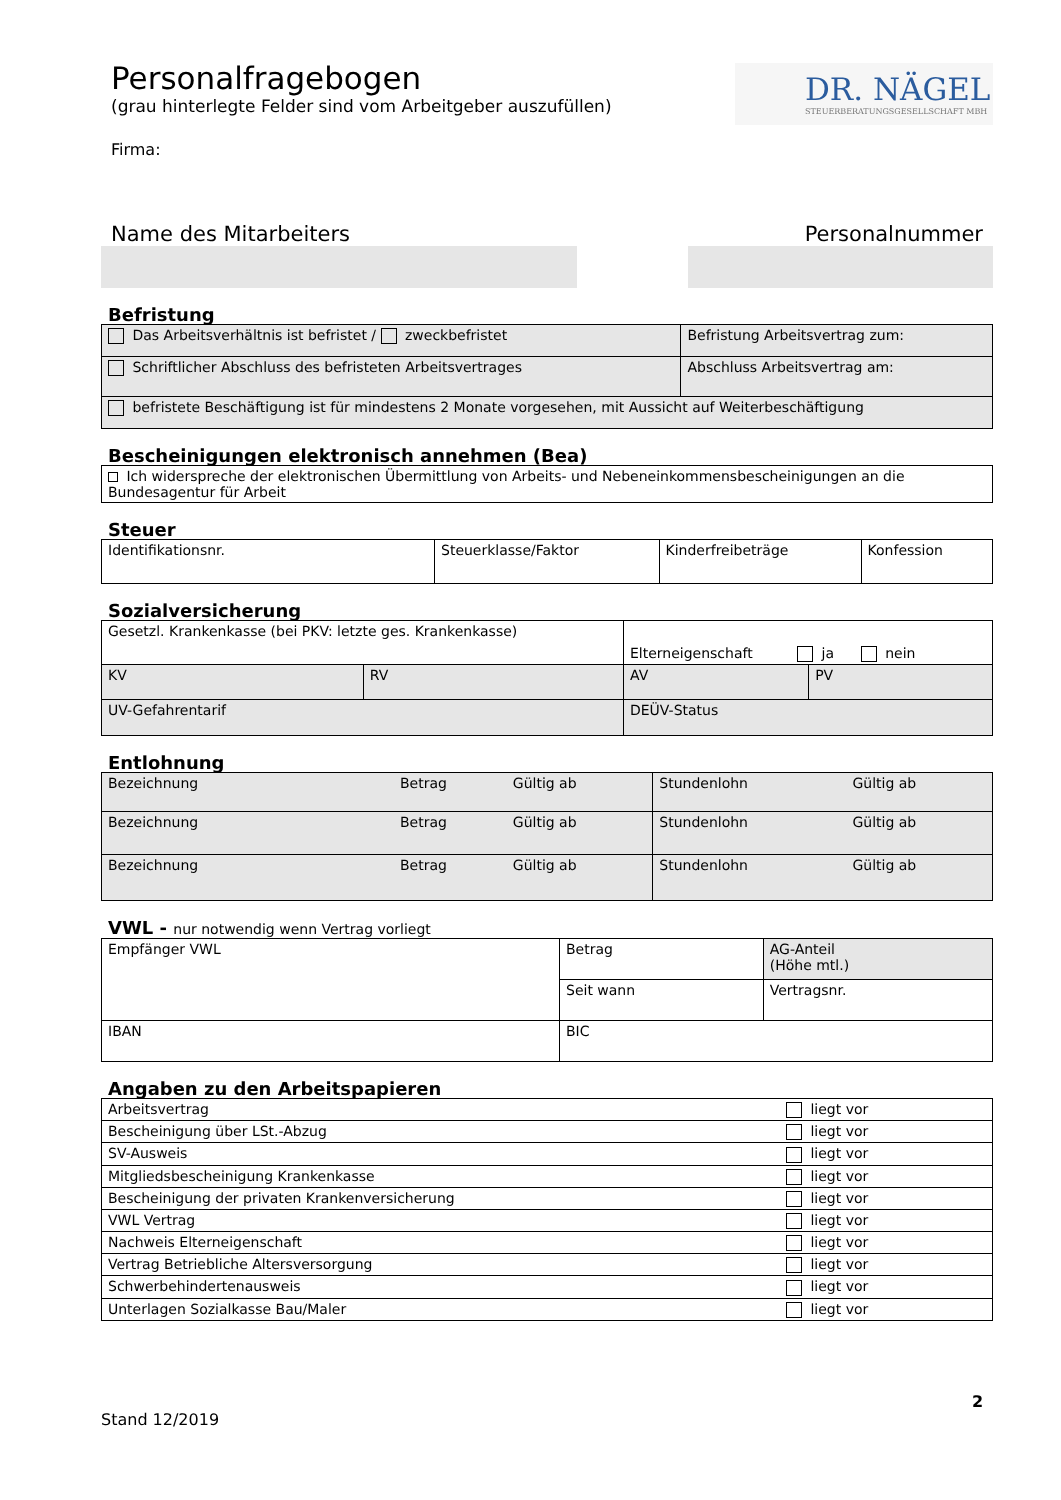DR. NÄGEL
STEUERBERATUNGSGESELLSCHAFT MBH
Personalfragebogen
(grau hinterlegte Felder sind vom Arbeitgeber auszufüllen)
Firma:
Name des Mitarbeiters Personalnummer
Befristung
| Das Arbeitsverhältnis ist befristet / zweckbefristet | Befristung Arbeitsvertrag zum: |
| Schriftlicher Abschluss des befristeten Arbeitsvertrages | Abschluss Arbeitsvertrag am: |
| befristete Beschäftigung ist für mindestens 2 Monate vorgesehen, mit Aussicht auf Weiterbeschäftigung | |
Bescheinigungen elektronisch annehmen (Bea)
| Ich widerspreche der elektronischen Übermittlung von Arbeits- und Nebeneinkommensbescheinigungen an die Bundesagentur für Arbeit |
Steuer
| Identifikationsnr. | Steuerklasse/Faktor | Kinderfreibeträge | Konfession |
Sozialversicherung
| Gesetzl. Krankenkasse (bei PKV: letzte ges. Krankenkasse) | | Elterneigenschaft ja nein | |
| KV | RV | AV | PV |
| UV-Gefahrentarif | | DEÜV-Status | |
Entlohnung
| Bezeichnung | Betrag | Gültig ab | Stundenlohn | Gültig ab |
| Bezeichnung | Betrag | Gültig ab | Stundenlohn | Gültig ab |
| Bezeichnung | Betrag | Gültig ab | Stundenlohn | Gültig ab |
VWL - nur notwendig wenn Vertrag vorliegt
| Empfänger VWL | Betrag | AG-Anteil (Höhe mtl.) |
| | Seit wann | Vertragsnr. |
| IBAN | BIC | |
Angaben zu den Arbeitspapieren
| Arbeitsvertrag | liegt vor |
| Bescheinigung über LSt.-Abzug | liegt vor |
| SV-Ausweis | liegt vor |
| Mitgliedsbescheinigung Krankenkasse | liegt vor |
| Bescheinigung der privaten Krankenversicherung | liegt vor |
| VWL Vertrag | liegt vor |
| Nachweis Elterneigenschaft | liegt vor |
| Vertrag Betriebliche Altersversorgung | liegt vor |
| Schwerbehindertenausweis | liegt vor |
| Unterlagen Sozialkasse Bau/Maler | liegt vor |
2
Stand 12/2019